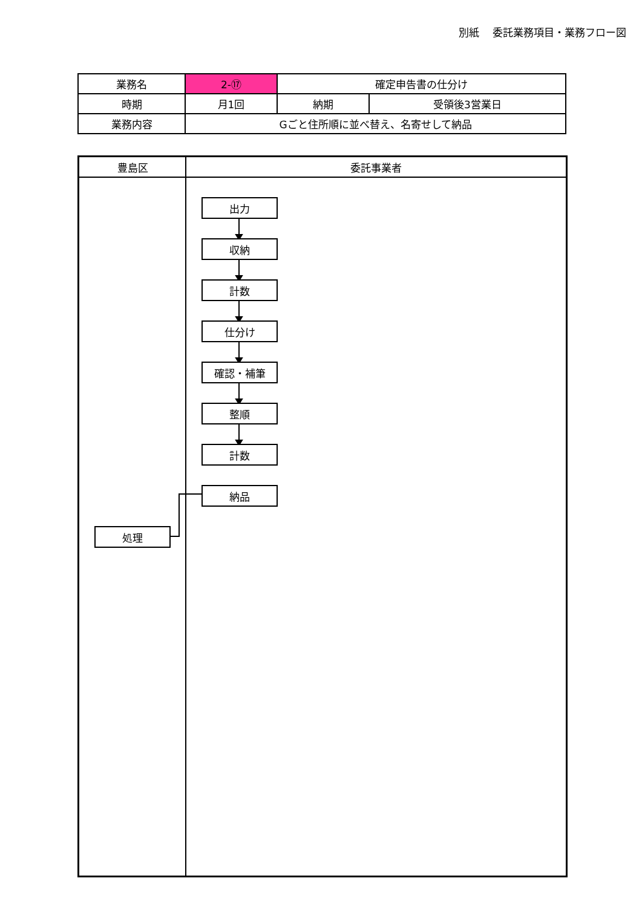別紙　 委託業務項目・業務フロー図
| 業務名 | 2-⑰ | 確定申告書の仕分け | |
| 時期 | 月1回 | 納期 | 受領後3営業日 |
| 業務内容 | Gごと住所順に並べ替え、名寄せして納品 | | |
豊島区 委託事業者
出力
収納
計数
仕分け
確認・補筆
整順
計数
納品
処理